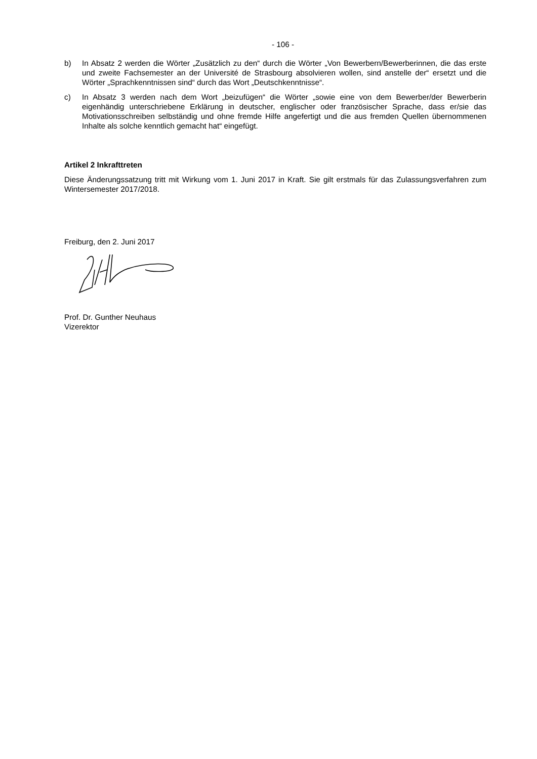- 106 -
b) In Absatz 2 werden die Wörter „Zusätzlich zu den“ durch die Wörter „Von Bewerbern/Bewerberinnen, die das erste und zweite Fachsemester an der Université de Strasbourg absolvieren wollen, sind an­stelle der“ ersetzt und die Wörter „Sprachkenntnissen sind“ durch das Wort „Deutschkenntnisse“.
c) In Absatz 3 werden nach dem Wort „beizufügen“ die Wörter „sowie eine von dem Bewerber/der Be­werberin eigenhändig unterschriebene Erklärung in deutscher, englischer oder französischer Spra­che, dass er/sie das Motivationsschreiben selbständig und ohne fremde Hilfe angefertigt und die aus fremden Quellen übernommenen Inhalte als solche kenntlich gemacht hat“ eingefügt.
Artikel 2 Inkrafttreten
Diese Änderungssatzung tritt mit Wirkung vom 1. Juni 2017 in Kraft. Sie gilt erstmals für das Zulassungs­verfahren zum Wintersemester 2017/2018.
Freiburg, den 2. Juni 2017
Prof. Dr. Gunther Neuhaus
Vizerektor